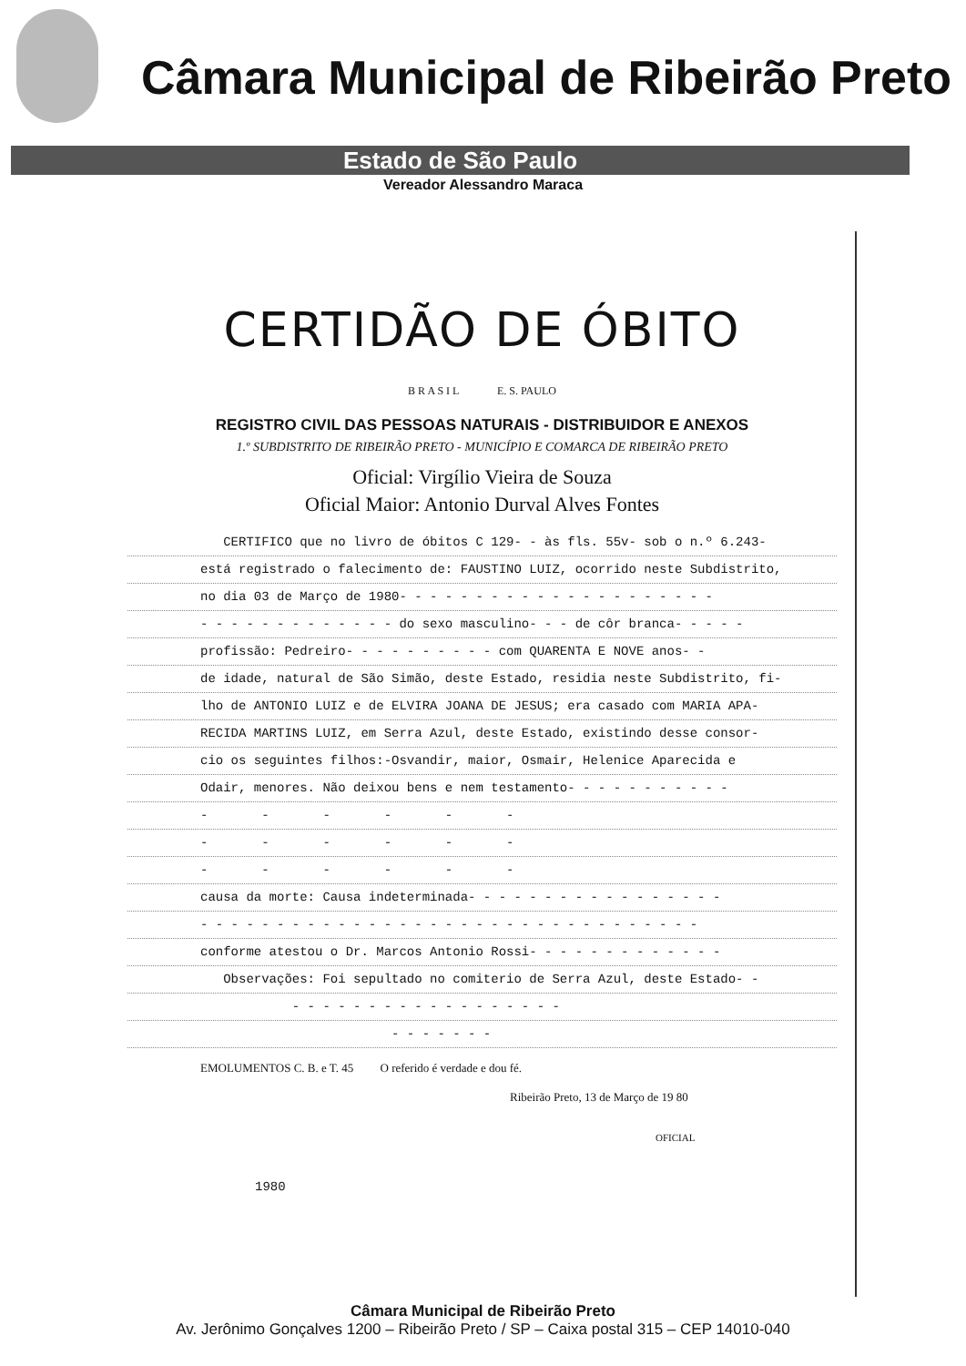Câmara Municipal de Ribeirão Preto
Estado de São Paulo
Vereador Alessandro Maraca
CERTIDÃO DE ÓBITO
B R A S I L E. S. PAULO
REGISTRO CIVIL DAS PESSOAS NATURAIS - DISTRIBUIDOR E ANEXOS
1.º SUBDISTRITO DE RIBEIRÃO PRETO - MUNICÍPIO E COMARCA DE RIBEIRÃO PRETO
Oficial: Virgílio Vieira de Souza
Oficial Maior: Antonio Durval Alves Fontes
CERTIFICO que no livro de óbitos C 129- - às fls. 55v- sob o n.º 6.243-
está registrado o falecimento de: FAUSTINO LUIZ, ocorrido neste Subdistrito,
no dia 03 de Março de 1980- - - - - - - - - - - - - - - - - - - - -
- - - - - - - - - - - - - do sexo masculino- - - de côr branca- - - - -
profissão: Pedreiro- - - - - - - - - - com QUARENTA E NOVE anos- -
de idade, natural de São Simão, deste Estado, residia neste Subdistrito, fi-
lho de ANTONIO LUIZ e de ELVIRA JOANA DE JESUS; era casado com MARIA APA-
RECIDA MARTINS LUIZ, em Serra Azul, deste Estado, existindo desse consor-
cio os seguintes filhos:-Osvandir, maior, Osmair, Helenice Aparecida e
Odair, menores. Não deixou bens e nem testamento- - - - - - - - - - -
- - - - - -
- - - - - -
- - - - - -
causa da morte: Causa indeterminada- - - - - - - - - - - - - - - - -
- - - - - - - - - - - - - - - - - - - - - - - - - - - - - - - - -
conforme atestou o Dr. Marcos Antonio Rossi- - - - - - - - - - - - -
Observações: Foi sepultado no comiterio de Serra Azul, deste Estado- -
- - - - - - - - - - - - - - - - - -
- - - - - - -
EMOLUMENTOS C. B. e T. 45 O referido é verdade e dou fé.
Ribeirão Preto, 13 de Março de 19 80
OFICIAL
1980
Câmara Municipal de Ribeirão Preto
Av. Jerônimo Gonçalves 1200 – Ribeirão Preto / SP – Caixa postal 315 – CEP 14010-040